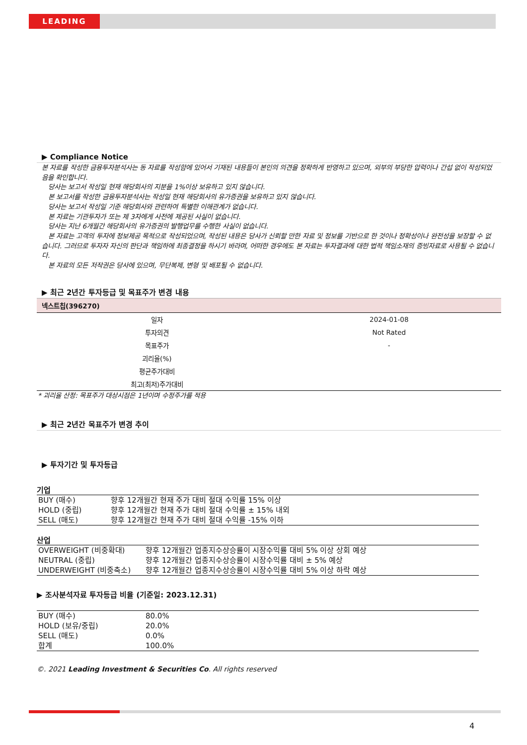LEADING
▶ Compliance Notice
본 자료를 작성한 금융투자분석사는 동 자료를 작성함에 있어서 기재된 내용들이 본인의 의견을 정확하게 반영하고 있으며, 외부의 부당한 압력이나 간섭 없이 작성되었음을 확인합니다.
당사는 보고서 작성일 현재 해당회사의 지분을 1%이상 보유하고 있지 않습니다.
본 보고서를 작성한 금융투자분석사는 작성일 현재 해당회사의 유가증권을 보유하고 있지 않습니다.
당사는 보고서 작성일 기준 해당회사와 관련하여 특별한 이해관계가 없습니다.
본 자료는 기관투자가 또는 제 3자에게 사전에 제공된 사실이 없습니다.
당사는 지난 6개월간 해당회사의 유가증권의 발행업무를 수행한 사실이 없습니다.
본 자료는 고객의 투자에 정보제공 목적으로 작성되었으며, 작성된 내용은 당사가 신뢰할 만한 자료 및 정보를 기반으로 한 것이나 정확성이나 완전성을 보장할 수 없습니다. 그러므로 투자자 자신의 판단과 책임하에 최종결정을 하시기 바라며, 어떠한 경우에도 본 자료는 투자결과에 대한 법적 책임소재의 증빙자료로 사용될 수 없습니다.
본 자료의 모든 저작권은 당사에 있으며, 무단복제, 변형 및 배포될 수 없습니다.
▶ 최근 2년간 투자등급 및 목표주가 변경 내용
| 넥스트칩(396270) | |
| --- | --- |
| 일자 | 2024-01-08 |
| 투자의견 | Not Rated |
| 목표주가 | - |
| 괴리율(%) | |
| 평균주가대비 | |
| 최고(최저)주가대비 | |
* 괴리율 산정: 목표주가 대상시점은 1년이며 수정주가를 적용
▶ 최근 2년간 목표주가 변경 추이
▶ 투자기간 및 투자등급
기업
| BUY (매수) | 향후 12개월간 현재 주가 대비 절대 수익률 15% 이상 |
| HOLD (중립) | 향후 12개월간 현재 주가 대비 절대 수익률 ± 15% 내외 |
| SELL (매도) | 향후 12개월간 현재 주가 대비 절대 수익률 -15% 이하 |
산업
| OVERWEIGHT (비중확대) | 향후 12개월간 업종지수상승률이 시장수익률 대비 5% 이상 상회 예상 |
| NEUTRAL (중립) | 향후 12개월간 업종지수상승률이 시장수익률 대비 ± 5% 예상 |
| UNDERWEIGHT (비중축소) | 향후 12개월간 업종지수상승률이 시장수익률 대비 5% 이상 하락 예상 |
▶ 조사분석자료 투자등급 비율 (기준일: 2023.12.31)
| BUY (매수) | 80.0% |
| HOLD (보유/중립) | 20.0% |
| SELL (매도) | 0.0% |
| 합계 | 100.0% |
©. 2021 Leading Investment & Securities Co. All rights reserved
4